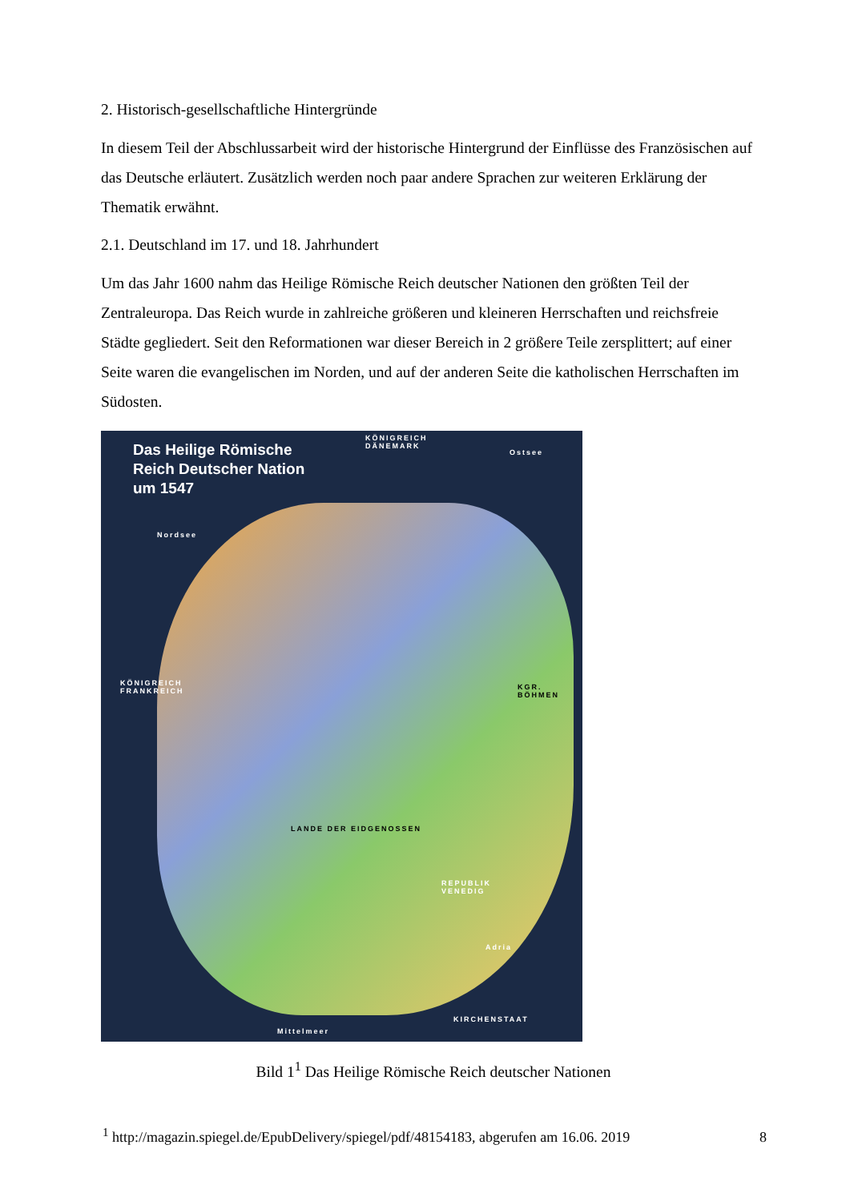2. Historisch-gesellschaftliche Hintergründe
In diesem Teil der Abschlussarbeit wird der historische Hintergrund der Einflüsse des Französischen auf das Deutsche erläutert. Zusätzlich werden noch paar andere Sprachen zur weiteren Erklärung der Thematik erwähnt.
2.1. Deutschland im 17. und 18. Jahrhundert
Um das Jahr 1600 nahm das Heilige Römische Reich deutscher Nationen den größten Teil der Zentraleuropa. Das Reich wurde in zahlreiche größeren und kleineren Herrschaften und reichsfreie Städte gegliedert. Seit den Reformationen war dieser Bereich in 2 größere Teile zersplittert; auf einer Seite waren die evangelischen im Norden, und auf der anderen Seite die katholischen Herrschaften im Südosten.
Das Heilige Römische
Reich Deutscher Nation
um 1547
KÖNIGREICH
DÄNEMARK
Ostsee
Nordsee
KÖNIGREICH
FRANKREICH
KGR. BÖHMEN
LANDE DER EIDGENOSSEN
REPUBLIK
VENEDIG
Adria
KIRCHENSTAAT
Mittelmeer
Bild 1<sup>1</sup> Das Heilige Römische Reich deutscher Nationen
<sup>1</sup> http://magazin.spiegel.de/EpubDelivery/spiegel/pdf/48154183, abgerufen am 16.06. 2019
8